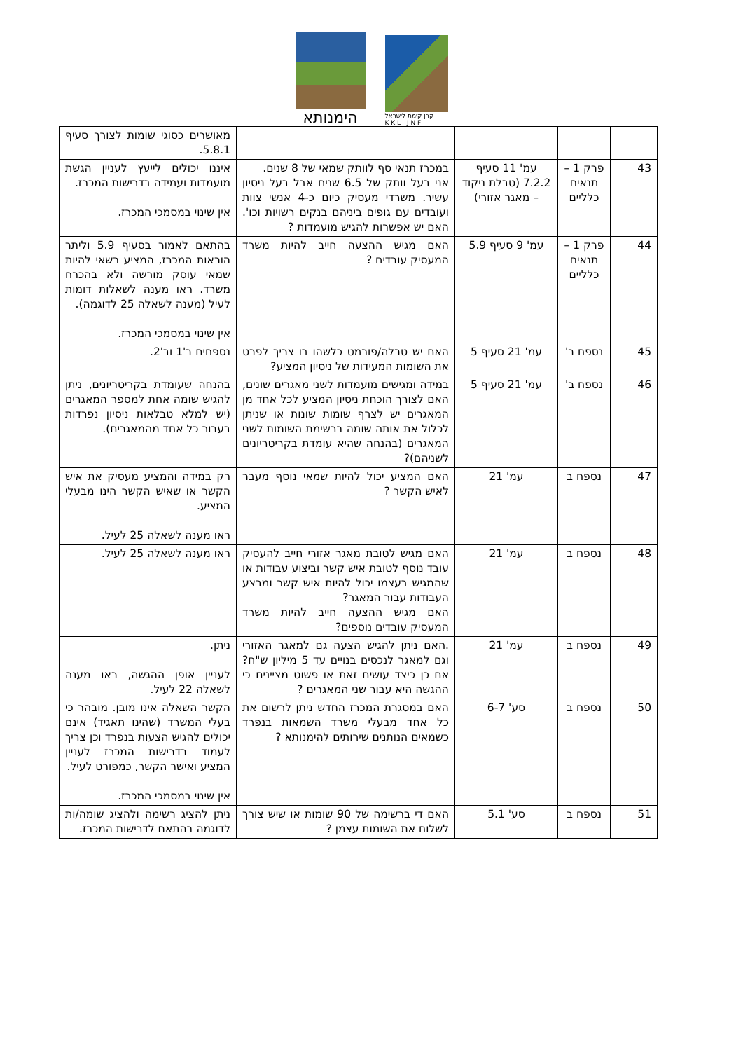הימנותא
קרן קימת לישראל
K K L - J N F
| | | | | מאושרים כסוגי שומות לצורך סעיף 5.8.1. |
| 43 | פרק 1 – תנאים כלליים | עמ' 11 סעיף 7.2.2 (טבלת ניקוד – מאגר אזורי) | במכרז תנאי סף לוותק שמאי של 8 שנים. אני בעל וותק של 6.5 שנים אבל בעל ניסיון עשיר. משרדי מעסיק כיום כ-4 אנשי צוות ועובדים עם גופים ביניהם בנקים רשויות וכו'. האם יש אפשרות להגיש מועמדות ? | איננו יכולים לייעץ לעניין הגשת מועמדות ועמידה בדרישות המכרז. אין שינוי במסמכי המכרז. |
| 44 | פרק 1 – תנאים כלליים | עמ' 9 סעיף 5.9 | האם מגיש ההצעה חייב להיות משרד המעסיק עובדים ? | בהתאם לאמור בסעיף 5.9 וליתר הוראות המכרז, המציע רשאי להיות שמאי עוסק מורשה ולא בהכרח משרד. ראו מענה לשאלות דומות לעיל (מענה לשאלה 25 לדוגמה). אין שינוי במסמכי המכרז. |
| 45 | נספח ב' | עמ' 21 סעיף 5 | האם יש טבלה/פורמט כלשהו בו צריך לפרט את השומות המעידות של ניסיון המציע? | נספחים ב'1 וב'2. |
| 46 | נספח ב' | עמ' 21 סעיף 5 | במידה ומגישים מועמדות לשני מאגרים שונים, האם לצורך הוכחת ניסיון המציע לכל אחד מן המאגרים יש לצרף שומות שונות או שניתן לכלול את אותה שומה ברשימת השומות לשני המאגרים (בהנחה שהיא עומדת בקריטריונים לשניהם)? | בהנחה שעומדת בקריטריונים, ניתן להגיש שומה אחת למספר המאגרים (יש למלא טבלאות ניסיון נפרדות בעבור כל אחד מהמאגרים). |
| 47 | נספח ב | עמ' 21 | האם המציע יכול להיות שמאי נוסף מעבר לאיש הקשר ? | רק במידה והמציע מעסיק את איש הקשר או שאיש הקשר הינו מבעלי המציע. ראו מענה לשאלה 25 לעיל. |
| 48 | נספח ב | עמ' 21 | האם מגיש לטובת מאגר אזורי חייב להעסיק עובד נוסף לטובת איש קשר וביצוע עבודות או שהמגיש בעצמו יכול להיות איש קשר ומבצע העבודות עבור המאגר? האם מגיש ההצעה חייב להיות משרד המעסיק עובדים נוספים? | ראו מענה לשאלה 25 לעיל. |
| 49 | נספח ב | עמ' 21 | .האם ניתן להגיש הצעה גם למאגר האזורי וגם למאגר לנכסים בנויים עד 5 מיליון ש"ח? אם כן כיצד עושים זאת או פשוט מציינים כי ההגשה היא עבור שני המאגרים ? | ניתן. לעניין אופן ההגשה, ראו מענה לשאלה 22 לעיל. |
| 50 | נספח ב | סע' 6-7 | האם במסגרת המכרז החדש ניתן לרשום את כל אחד מבעלי משרד השמאות בנפרד כשמאים הנותנים שירותים להימנותא ? | הקשר השאלה אינו מובן. מובהר כי בעלי המשרד (שהינו תאגיד) אינם יכולים להגיש הצעות בנפרד וכן צריך לעמוד בדרישות המכרז לעניין המציע ואישר הקשר, כמפורט לעיל. אין שינוי במסמכי המכרז. |
| 51 | נספח ב | סע' 5.1 | האם די ברשימה של 90 שומות או שיש צורך לשלוח את השומות עצמן ? | ניתן להציג רשימה ולהציג שומה/ות לדוגמה בהתאם לדרישות המכרז. |